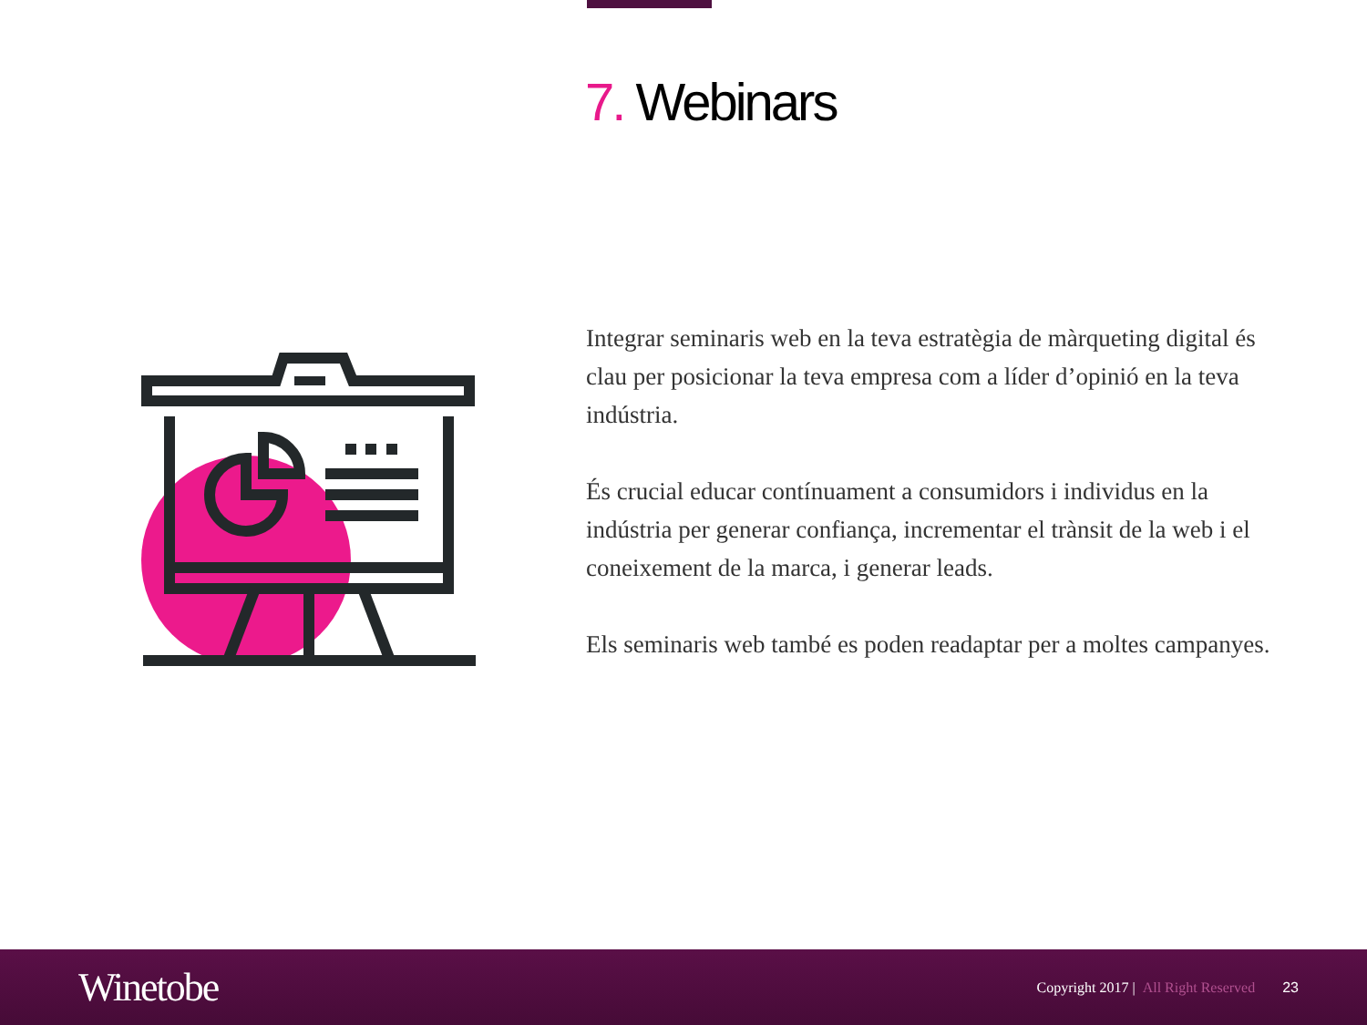7. Webinars
Integrar seminaris web en la teva estratègia de màrqueting digital és clau per posicionar la teva empresa com a líder d’opinió en la teva indústria.
És crucial educar contínuament a consumidors i individus en la indústria per generar confiança, incrementar el trànsit de la web i el coneixement de la marca, i generar leads.
Els seminaris web també es poden readaptar per a moltes campanyes.
Winetobe
Copyright 2017 | All Right Reserved
23